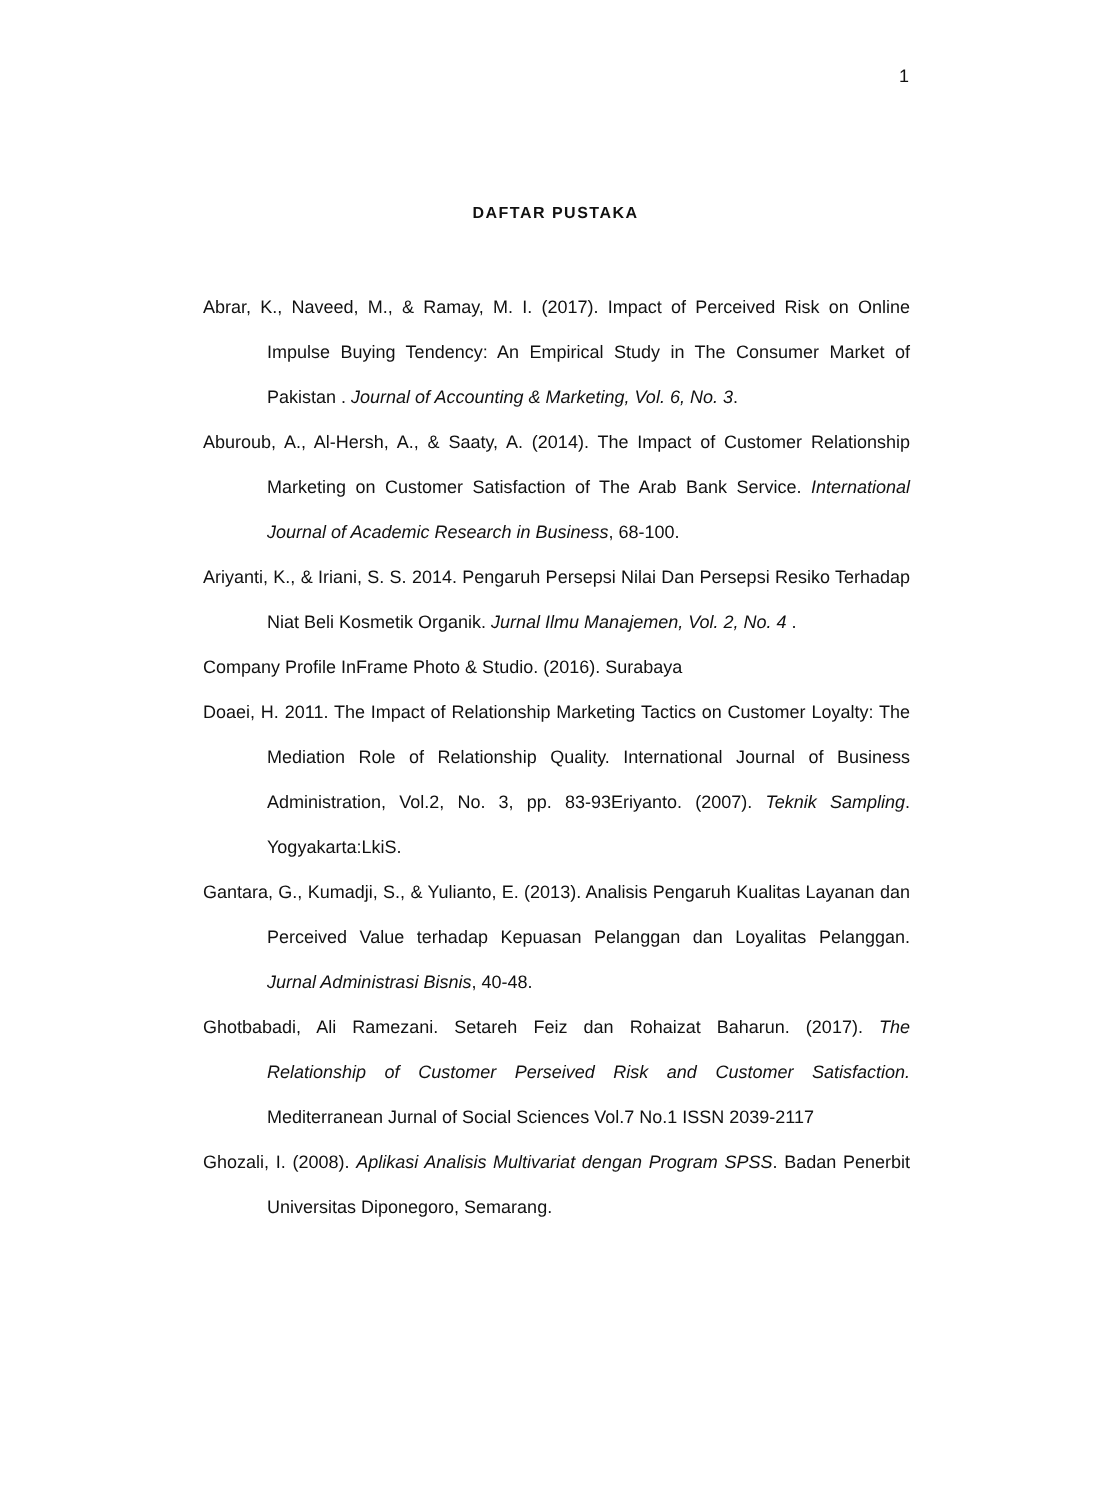1
DAFTAR PUSTAKA
Abrar, K., Naveed, M., & Ramay, M. I. (2017). Impact of Perceived Risk on Online Impulse Buying Tendency: An Empirical Study in The Consumer Market of Pakistan . Journal of Accounting & Marketing, Vol. 6, No. 3.
Aburoub, A., Al-Hersh, A., & Saaty, A. (2014). The Impact of Customer Relationship Marketing on Customer Satisfaction of The Arab Bank Service. International Journal of Academic Research in Business, 68-100.
Ariyanti, K., & Iriani, S. S. 2014. Pengaruh Persepsi Nilai Dan Persepsi Resiko Terhadap Niat Beli Kosmetik Organik. Jurnal Ilmu Manajemen, Vol. 2, No. 4 .
Company Profile InFrame Photo & Studio. (2016). Surabaya
Doaei, H. 2011. The Impact of Relationship Marketing Tactics on Customer Loyalty: The Mediation Role of Relationship Quality. International Journal of Business Administration, Vol.2, No. 3, pp. 83-93Eriyanto. (2007). Teknik Sampling. Yogyakarta:LkiS.
Gantara, G., Kumadji, S., & Yulianto, E. (2013). Analisis Pengaruh Kualitas Layanan dan Perceived Value terhadap Kepuasan Pelanggan dan Loyalitas Pelanggan. Jurnal Administrasi Bisnis, 40-48.
Ghotbabadi, Ali Ramezani. Setareh Feiz dan Rohaizat Baharun. (2017). The Relationship of Customer Perseived Risk and Customer Satisfaction. Mediterranean Jurnal of Social Sciences Vol.7 No.1 ISSN 2039-2117
Ghozali, I. (2008). Aplikasi Analisis Multivariat dengan Program SPSS. Badan Penerbit Universitas Diponegoro, Semarang.